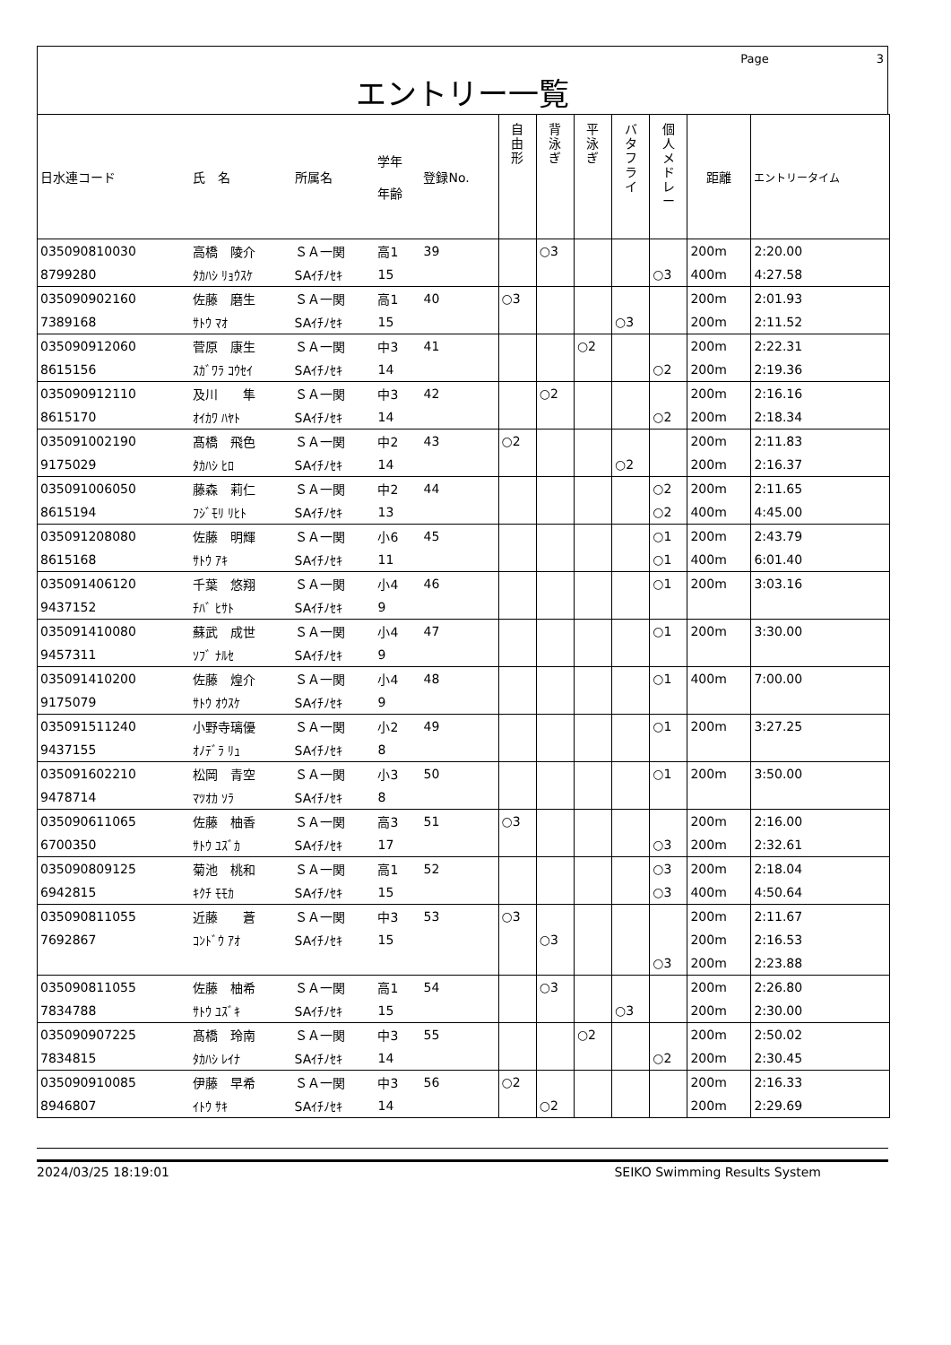Page 3
エントリー一覧
| 日水連コード | 氏 名 | 所属名 | 学年 年齢 | 登録No. | 自 由 形 | 背 泳 ぎ | 平 泳 ぎ | バ タ フ ラ イ | 個 人 メ ド レ ー | 距離 | エントリータイム |
| --- | --- | --- | --- | --- | --- | --- | --- | --- | --- | --- | --- |
| 035090810030 | 高橋 陵介 | ＳＡ一関 | 高1 | 39 | | ○3 | | | | 200m | 2:20.00 |
| 8799280 | ﾀｶﾊｼ ﾘｮｳｽｹ | SAｲﾁﾉｾｷ | 15 | | | | | | ○3 | 400m | 4:27.58 |
| 035090902160 | 佐藤 磨生 | ＳＡ一関 | 高1 | 40 | ○3 | | | | | 200m | 2:01.93 |
| 7389168 | ｻﾄｳ ﾏｵ | SAｲﾁﾉｾｷ | 15 | | | | | ○3 | | 200m | 2:11.52 |
| 035090912060 | 菅原 康生 | ＳＡ一関 | 中3 | 41 | | | ○2 | | | 200m | 2:22.31 |
| 8615156 | ｽｶﾞﾜﾗ ｺｳｾｲ | SAｲﾁﾉｾｷ | 14 | | | | | | ○2 | 200m | 2:19.36 |
| 035090912110 | 及川 隼 | ＳＡ一関 | 中3 | 42 | | ○2 | | | | 200m | 2:16.16 |
| 8615170 | ｵｲｶﾜ ﾊﾔﾄ | SAｲﾁﾉｾｷ | 14 | | | | | | ○2 | 200m | 2:18.34 |
| 035091002190 | 髙橋 飛色 | ＳＡ一関 | 中2 | 43 | ○2 | | | | | 200m | 2:11.83 |
| 9175029 | ﾀｶﾊｼ ﾋﾛ | SAｲﾁﾉｾｷ | 14 | | | | | ○2 | | 200m | 2:16.37 |
| 035091006050 | 藤森 莉仁 | ＳＡ一関 | 中2 | 44 | | | | | ○2 | 200m | 2:11.65 |
| 8615194 | ﾌｼﾞﾓﾘ ﾘﾋﾄ | SAｲﾁﾉｾｷ | 13 | | | | | | ○2 | 400m | 4:45.00 |
| 035091208080 | 佐藤 明輝 | ＳＡ一関 | 小6 | 45 | | | | | ○1 | 200m | 2:43.79 |
| 8615168 | ｻﾄｳ ｱｷ | SAｲﾁﾉｾｷ | 11 | | | | | | ○1 | 400m | 6:01.40 |
| 035091406120 | 千葉 悠翔 | ＳＡ一関 | 小4 | 46 | | | | | ○1 | 200m | 3:03.16 |
| 9437152 | ﾁﾊﾞ ﾋｻﾄ | SAｲﾁﾉｾｷ | 9 | | | | | | | | |
| 035091410080 | 蘇武 成世 | ＳＡ一関 | 小4 | 47 | | | | | ○1 | 200m | 3:30.00 |
| 9457311 | ｿﾌﾞ ﾅﾙｾ | SAｲﾁﾉｾｷ | 9 | | | | | | | | |
| 035091410200 | 佐藤 煌介 | ＳＡ一関 | 小4 | 48 | | | | | ○1 | 400m | 7:00.00 |
| 9175079 | ｻﾄｳ ｵｳｽｹ | SAｲﾁﾉｾｷ | 9 | | | | | | | | |
| 035091511240 | 小野寺璃優 | ＳＡ一関 | 小2 | 49 | | | | | ○1 | 200m | 3:27.25 |
| 9437155 | ｵﾉﾃﾞﾗ ﾘｭ | SAｲﾁﾉｾｷ | 8 | | | | | | | | |
| 035091602210 | 松岡 青空 | ＳＡ一関 | 小3 | 50 | | | | | ○1 | 200m | 3:50.00 |
| 9478714 | ﾏﾂｵｶ ｿﾗ | SAｲﾁﾉｾｷ | 8 | | | | | | | | |
| 035090611065 | 佐藤 柚香 | ＳＡ一関 | 高3 | 51 | ○3 | | | | | 200m | 2:16.00 |
| 6700350 | ｻﾄｳ ﾕｽﾞｶ | SAｲﾁﾉｾｷ | 17 | | | | | | ○3 | 200m | 2:32.61 |
| 035090809125 | 菊池 桃和 | ＳＡ一関 | 高1 | 52 | | | | | ○3 | 200m | 2:18.04 |
| 6942815 | ｷｸﾁ ﾓﾓｶ | SAｲﾁﾉｾｷ | 15 | | | | | | ○3 | 400m | 4:50.64 |
| 035090811055 | 近藤 蒼 | ＳＡ一関 | 中3 | 53 | ○3 | | | | | 200m | 2:11.67 |
| 7692867 | ｺﾝﾄﾞｳ ｱｵ | SAｲﾁﾉｾｷ | 15 | | | ○3 | | | | 200m | 2:16.53 |
| | | | | | | | | | ○3 | 200m | 2:23.88 |
| 035090811055 | 佐藤 柚希 | ＳＡ一関 | 高1 | 54 | | ○3 | | | | 200m | 2:26.80 |
| 7834788 | ｻﾄｳ ﾕｽﾞｷ | SAｲﾁﾉｾｷ | 15 | | | | | ○3 | | 200m | 2:30.00 |
| 035090907225 | 髙橋 玲南 | ＳＡ一関 | 中3 | 55 | | | ○2 | | | 200m | 2:50.02 |
| 7834815 | ﾀｶﾊｼ ﾚｲﾅ | SAｲﾁﾉｾｷ | 14 | | | | | | ○2 | 200m | 2:30.45 |
| 035090910085 | 伊藤 早希 | ＳＡ一関 | 中3 | 56 | ○2 | | | | | 200m | 2:16.33 |
| 8946807 | ｲﾄｳ ｻｷ | SAｲﾁﾉｾｷ | 14 | | | ○2 | | | | 200m | 2:29.69 |
2024/03/25 18:19:01 SEIKO Swimming Results System